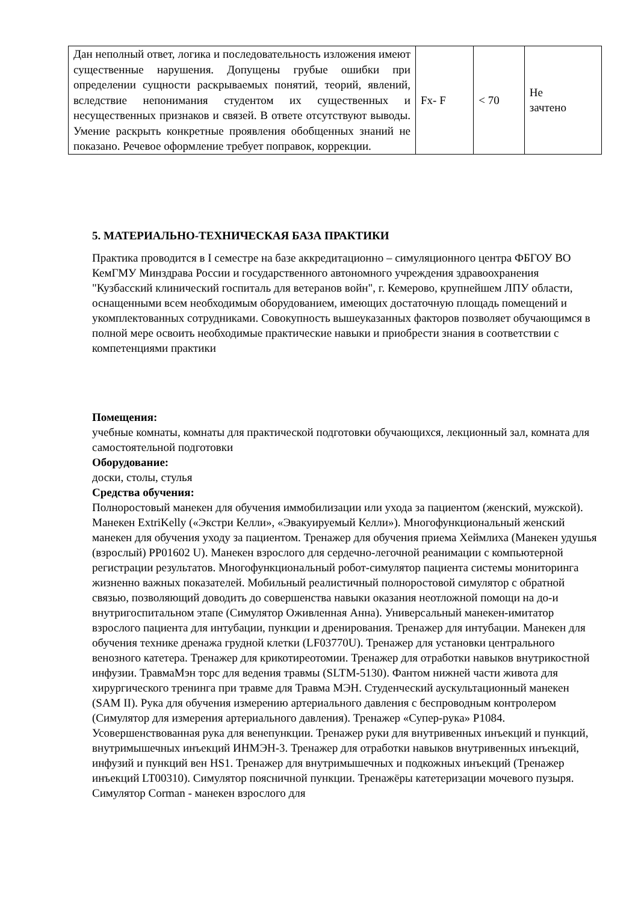| Дан неполный ответ, логика и последовательность изложения имеют существенные нарушения. Допущены грубые ошибки при определении сущности раскрываемых понятий, теорий, явлений, вследствие непонимания студентом их существенных и несущественных признаков и связей. В ответе отсутствуют выводы. Умение раскрыть конкретные проявления обобщенных знаний не показано. Речевое оформление требует поправок, коррекции. | Fx- F | < 70 | Не зачтено |
5. МАТЕРИАЛЬНО-ТЕХНИЧЕСКАЯ БАЗА ПРАКТИКИ
Практика проводится в I семестре на базе аккредитационно – симуляционного центра ФБГОУ ВО КемГМУ Минздрава России и государственного автономного учреждения здравоохранения "Кузбасский клинический госпиталь для ветеранов войн", г. Кемерово, крупнейшем ЛПУ области, оснащенными всем необходимым оборудованием, имеющих достаточную площадь помещений и укомплектованных сотрудниками. Совокупность вышеуказанных факторов позволяет обучающимся в полной мере освоить необходимые практические навыки и приобрести знания в соответствии с компетенциями практики
Помещения:
учебные комнаты, комнаты для практической подготовки обучающихся, лекционный зал, комната для самостоятельной подготовки
Оборудование:
доски, столы, стулья
Средства обучения:
Полноростовый манекен для обучения иммобилизации или ухода за пациентом (женский, мужской). Манекен ExtriKelly («Экстри Келли», «Эвакуируемый Келли»). Многофункциональный женский манекен для обучения уходу за пациентом. Тренажер для обучения приема Хеймлиха (Манекен удушья (взрослый) PP01602 U). Манекен взрослого для сердечно-легочной реанимации с компьютерной регистрации результатов. Многофункциональный робот-симулятор пациента системы мониторинга жизненно важных показателей. Мобильный реалистичный полноростовой симулятор с обратной связью, позволяющий доводить до совершенства навыки оказания неотложной помощи на до-и внутригоспитальном этапе (Симулятор Оживленная Анна). Универсальный манекен-имитатор взрослого пациента для интубации, пункции и дренирования. Тренажер для интубации. Манекен для обучения технике дренажа грудной клетки (LF03770U). Тренажер для установки центрального венозного катетера. Тренажер для крикотиреотомии. Тренажер для отработки навыков внутрикостной инфузии. ТравмаМэн торс для ведения травмы (SLTM-5130). Фантом нижней части живота для хирургического тренинга при травме для Травма МЭН. Студенческий аускультационный манекен (SAM II). Рука для обучения измерению артериального давления с беспроводным контролером (Симулятор для измерения артериального давления). Тренажер «Супер-рука» P1084. Усовершенствованная рука для венепункции. Тренажер руки для внутривенных инъекций и пункций, внутримышечных инъекций ИНМЭН-3. Тренажер для отработки навыков внутривенных инъекций, инфузий и пункций вен HS1. Тренажер для внутримышечных и подкожных инъекций (Тренажер инъекций LT00310). Симулятор поясничной пункции. Тренажёры катетеризации мочевого пузыря. Симулятор Corman - манекен взрослого для